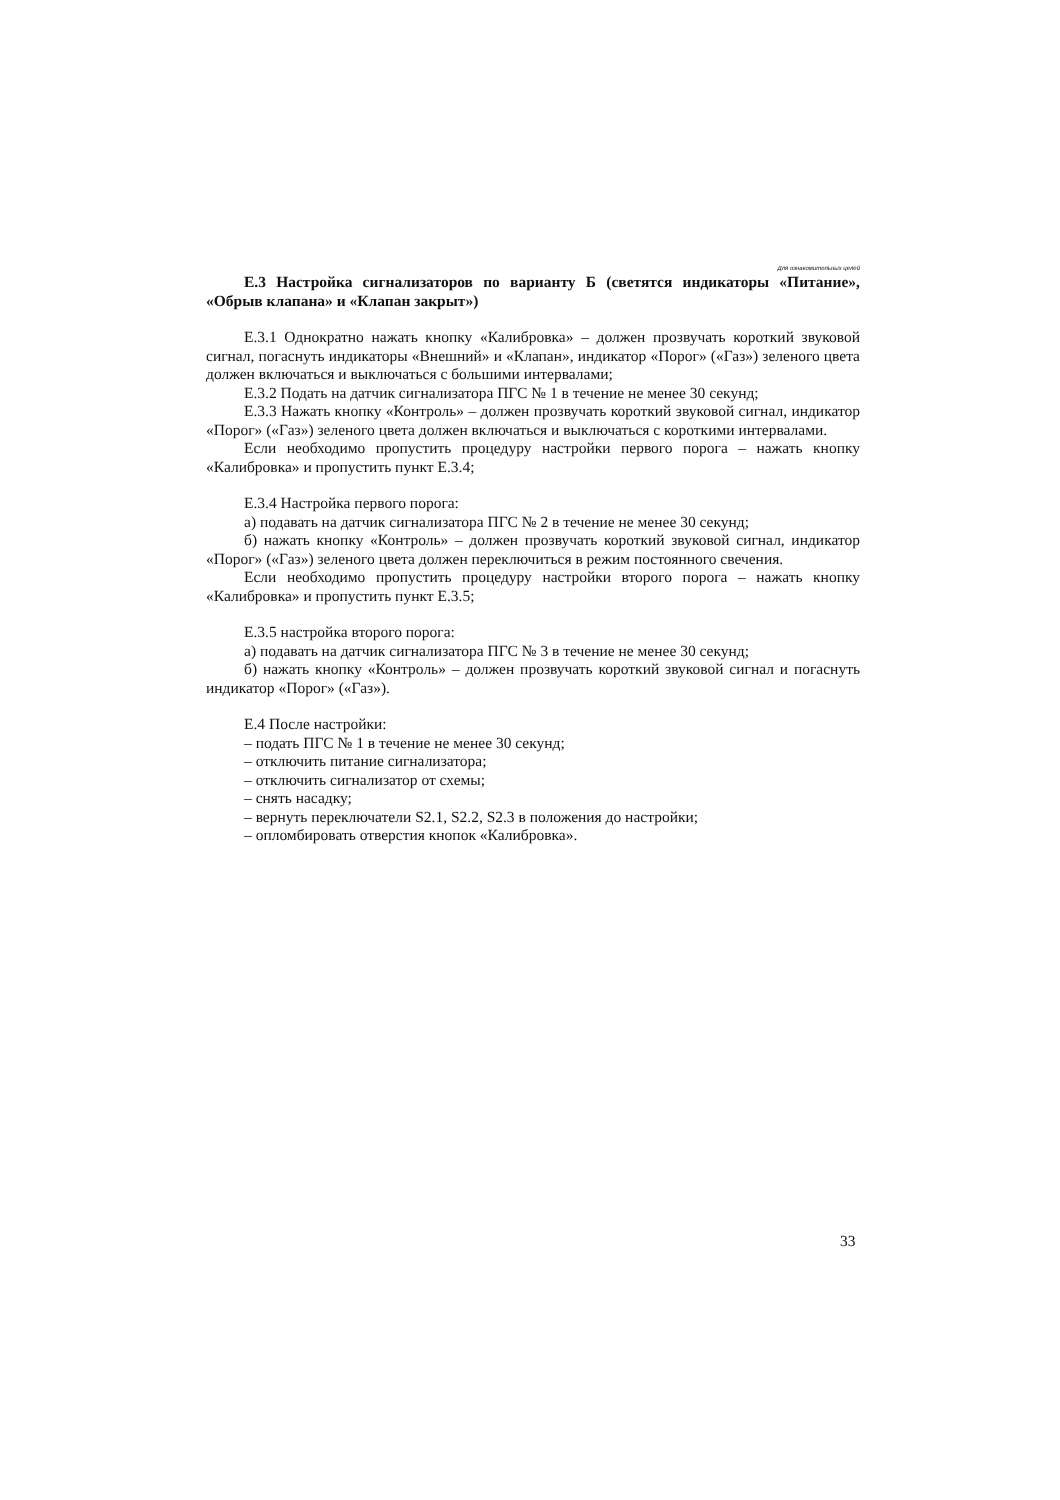Для ознакомительных целей
Е.3 Настройка сигнализаторов по варианту Б (светятся индикаторы «Питание», «Обрыв клапана» и «Клапан закрыт»)
Е.3.1 Однократно нажать кнопку «Калибровка» – должен прозвучать короткий звуковой сигнал, погаснуть индикаторы «Внешний» и «Клапан», индикатор «Порог» («Газ») зеленого цвета должен включаться и выключаться с большими интервалами;
Е.3.2 Подать на датчик сигнализатора ПГС № 1 в течение не менее 30 секунд;
Е.3.3 Нажать кнопку «Контроль» – должен прозвучать короткий звуковой сигнал, индикатор «Порог» («Газ») зеленого цвета должен включаться и выключаться с короткими интервалами.
Если необходимо пропустить процедуру настройки первого порога – нажать кнопку «Калибровка» и пропустить пункт Е.3.4;
Е.3.4 Настройка первого порога:
а) подавать на датчик сигнализатора ПГС № 2 в течение не менее 30 секунд;
б) нажать кнопку «Контроль» – должен прозвучать короткий звуковой сигнал, индикатор «Порог» («Газ») зеленого цвета должен переключиться в режим постоянного свечения.
Если необходимо пропустить процедуру настройки второго порога – нажать кнопку «Калибровка» и пропустить пункт Е.3.5;
Е.3.5 настройка второго порога:
а) подавать на датчик сигнализатора ПГС № 3 в течение не менее 30 секунд;
б) нажать кнопку «Контроль» – должен прозвучать короткий звуковой сигнал и погаснуть индикатор «Порог» («Газ»).
Е.4 После настройки:
– подать ПГС № 1 в течение не менее 30 секунд;
– отключить питание сигнализатора;
– отключить сигнализатор от схемы;
– снять насадку;
– вернуть переключатели S2.1, S2.2, S2.3 в положения до настройки;
– опломбировать отверстия кнопок «Калибровка».
33